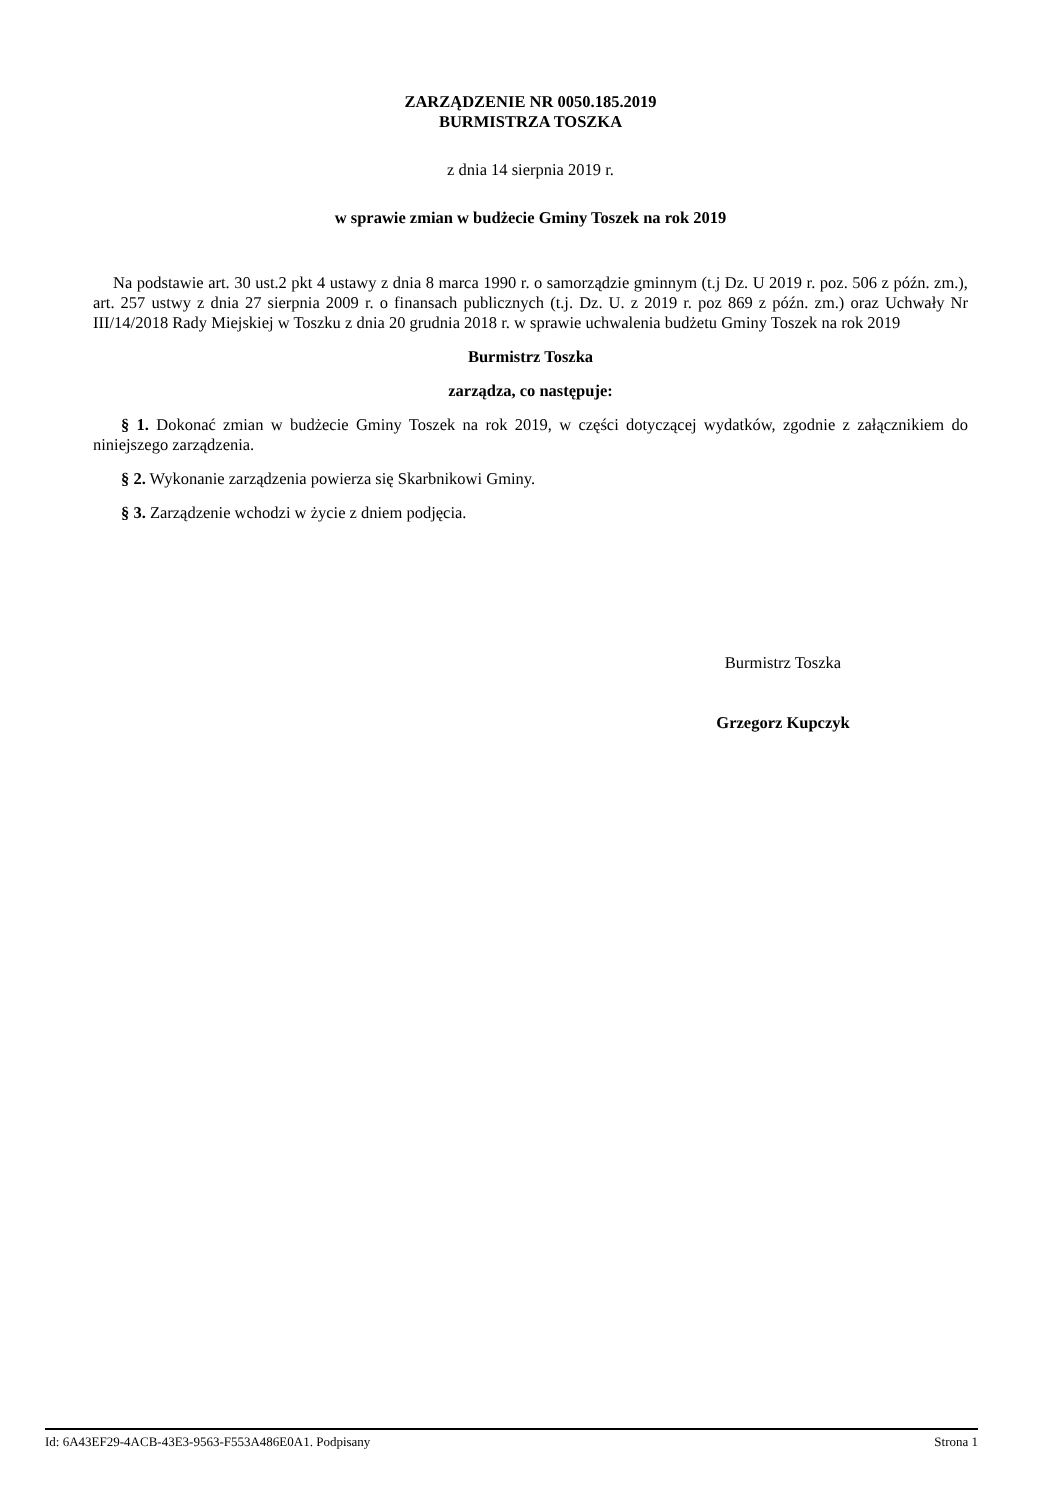ZARZĄDZENIE NR 0050.185.2019
BURMISTRZA TOSZKA
z dnia 14 sierpnia 2019 r.
w sprawie zmian w budżecie Gminy Toszek na rok 2019
Na podstawie art. 30 ust.2 pkt 4 ustawy z dnia 8 marca 1990 r. o samorządzie gminnym (t.j Dz. U 2019 r. poz. 506 z późn. zm.), art. 257 ustwy z dnia 27 sierpnia 2009 r. o finansach publicznych (t.j. Dz. U. z 2019 r. poz 869 z późn. zm.) oraz Uchwały Nr III/14/2018 Rady Miejskiej w Toszku z dnia 20 grudnia 2018 r. w sprawie uchwalenia budżetu Gminy Toszek na rok 2019
Burmistrz Toszka
zarządza, co następuje:
§ 1. Dokonać zmian w budżecie Gminy Toszek na rok 2019, w części dotyczącej wydatków, zgodnie z załącznikiem do niniejszego zarządzenia.
§ 2. Wykonanie zarządzenia powierza się Skarbnikowi Gminy.
§ 3. Zarządzenie wchodzi w życie z dniem podjęcia.
Burmistrz Toszka
Grzegorz Kupczyk
Id: 6A43EF29-4ACB-43E3-9563-F553A486E0A1. Podpisany Strona 1